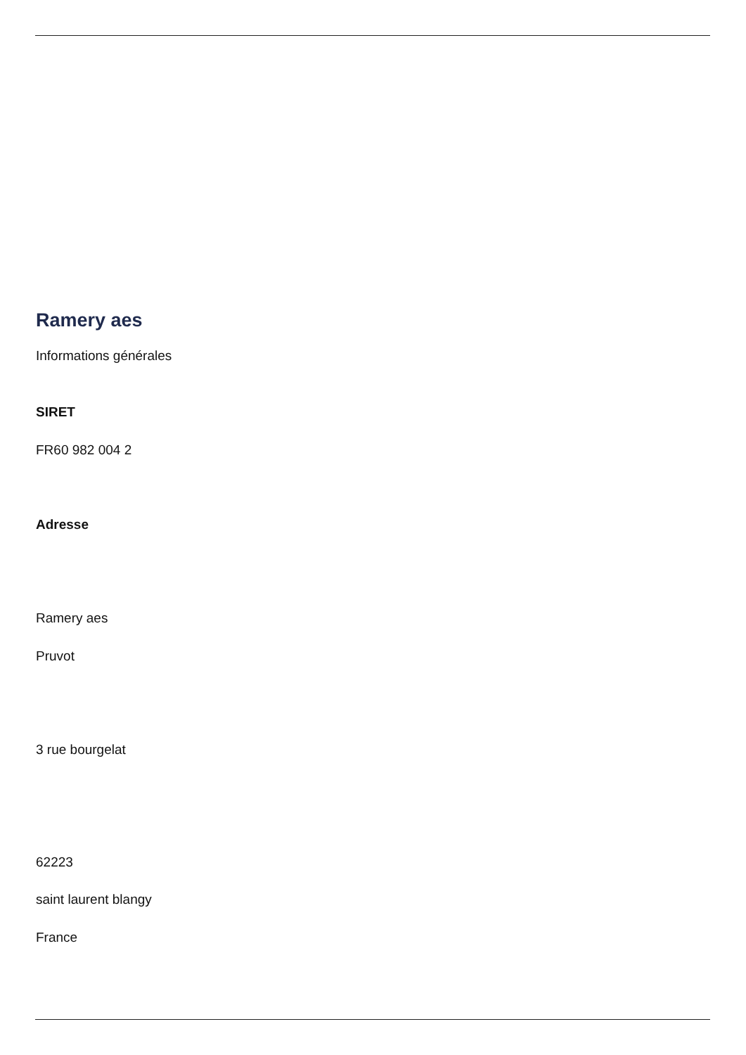Ramery aes
Informations générales
SIRET
FR60 982 004 2
Adresse
Ramery aes
Pruvot
3 rue bourgelat
62223
saint laurent blangy
France